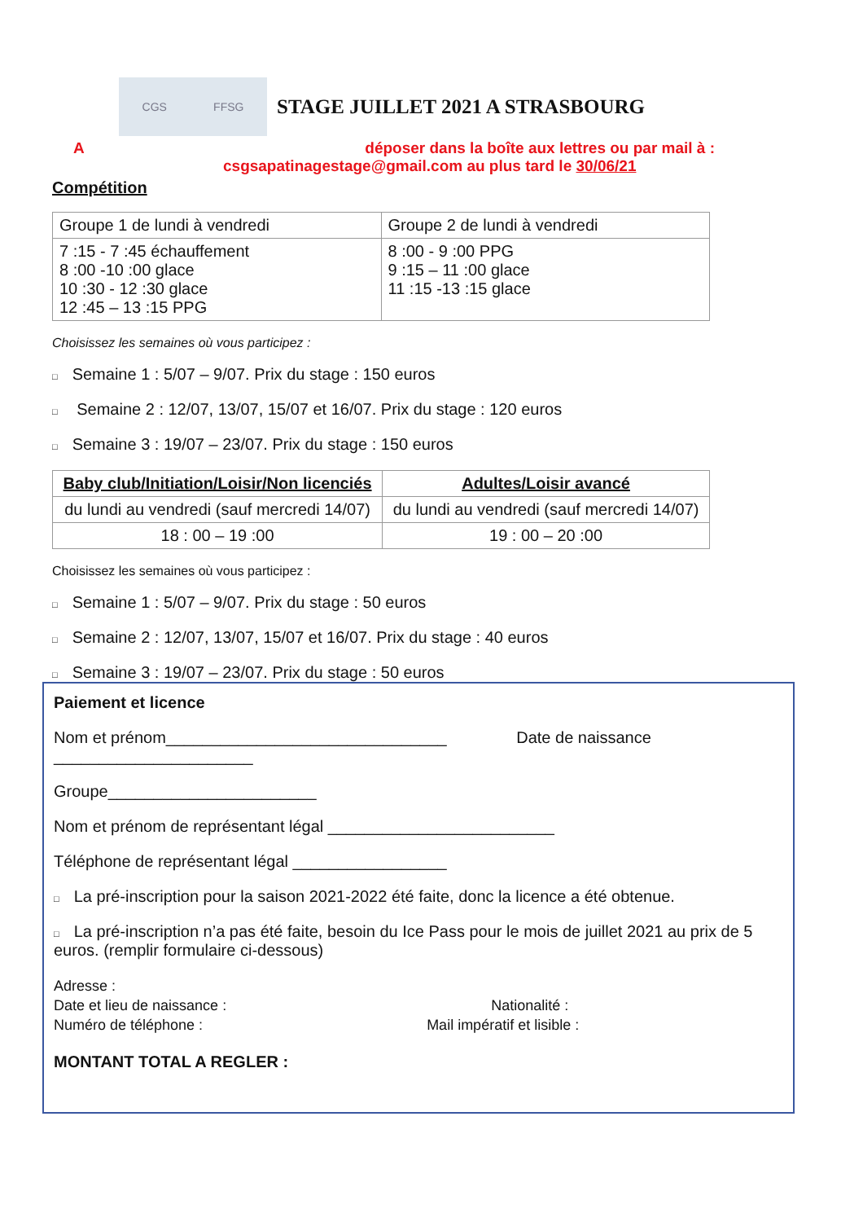CGS FFSG
STAGE JUILLET 2021 A STRASBOURG
A déposer dans la boîte aux lettres ou par mail à :
csgsapatinagestage@gmail.com au plus tard le 30/06/21
Compétition
| Groupe 1 de lundi à vendredi | Groupe 2 de lundi à vendredi |
| 7 :15 - 7 :45 échauffement 8 :00 -10 :00 glace 10 :30 - 12 :30 glace 12 :45 – 13 :15 PPG | 8 :00 - 9 :00 PPG 9 :15 – 11 :00 glace 11 :15 -13 :15 glace |
Choisissez les semaines où vous participez :
□ Semaine 1 : 5/07 – 9/07. Prix du stage : 150 euros
□ Semaine 2 : 12/07, 13/07, 15/07 et 16/07. Prix du stage : 120 euros
□ Semaine 3 : 19/07 – 23/07. Prix du stage : 150 euros
| Baby club/Initiation/Loisir/Non licenciés | Adultes/Loisir avancé |
| --- | --- |
| du lundi au vendredi (sauf mercredi 14/07) | du lundi au vendredi (sauf mercredi 14/07) |
| 18 : 00 – 19 :00 | 19 : 00 – 20 :00 |
Choisissez les semaines où vous participez :
□ Semaine 1 : 5/07 – 9/07. Prix du stage : 50 euros
□ Semaine 2 : 12/07, 13/07, 15/07 et 16/07. Prix du stage : 40 euros
□ Semaine 3 : 19/07 – 23/07. Prix du stage : 50 euros
Paiement et licence
Nom et prénom_______________________________ Date de naissance
______________________
Groupe_______________________
Nom et prénom de représentant légal _________________________
Téléphone de représentant légal _________________
□ La pré-inscription pour la saison 2021-2022 été faite, donc la licence a été obtenue.
□ La pré-inscription n’a pas été faite, besoin du Ice Pass pour le mois de juillet 2021 au prix de 5 euros. (remplir formulaire ci-dessous)
Adresse :
Date et lieu de naissance : Nationalité :
Numéro de téléphone : Mail impératif et lisible :
MONTANT TOTAL A REGLER :